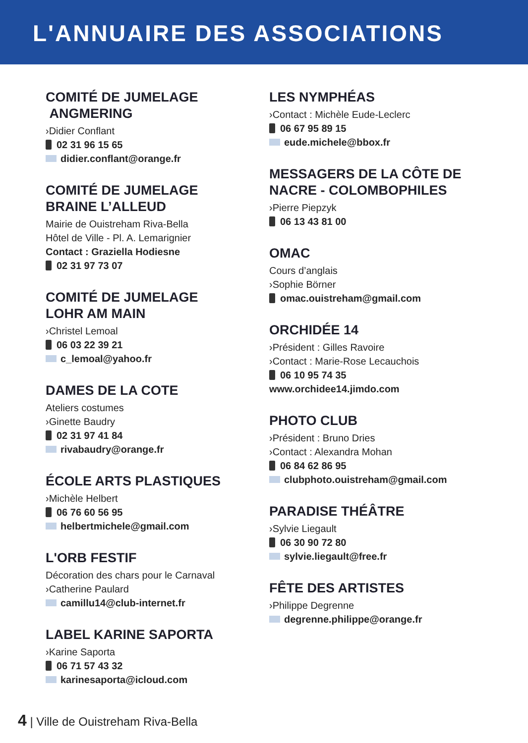L'ANNUAIRE DES ASSOCIATIONS
COMITÉ DE JUMELAGE
ANGMERING
›Didier Conflant
02 31 96 15 65
didier.conflant@orange.fr
COMITÉ DE JUMELAGE
BRAINE L’ALLEUD
Mairie de Ouistreham Riva-Bella
Hôtel de Ville - Pl. A. Lemarignier
Contact : Graziella Hodiesne
02 31 97 73 07
COMITÉ DE JUMELAGE
LOHR AM MAIN
›Christel Lemoal
06 03 22 39 21
c_lemoal@yahoo.fr
DAMES DE LA COTE
Ateliers costumes
›Ginette Baudry
02 31 97 41 84
rivabaudry@orange.fr
ÉCOLE ARTS PLASTIQUES
›Michèle Helbert
06 76 60 56 95
helbertmichele@gmail.com
L'ORB FESTIF
Décoration des chars pour le Carnaval
›Catherine Paulard
camillu14@club-internet.fr
LABEL KARINE SAPORTA
›Karine Saporta
06 71 57 43 32
karinesaporta@icloud.com
LES NYMPHÉAS
›Contact : Michèle Eude-Leclerc
06 67 95 89 15
eude.michele@bbox.fr
MESSAGERS DE LA CÔTE DE
NACRE - COLOMBOPHILES
›Pierre Piepzyk
06 13 43 81 00
OMAC
Cours d’anglais
›Sophie Börner
omac.ouistreham@gmail.com
ORCHIDÉE 14
›Président : Gilles Ravoire
›Contact : Marie-Rose Lecauchois
06 10 95 74 35
www.orchidee14.jimdo.com
PHOTO CLUB
›Président : Bruno Dries
›Contact : Alexandra Mohan
06 84 62 86 95
clubphoto.ouistreham@gmail.com
PARADISE THÉÂTRE
›Sylvie Liegault
06 30 90 72 80
sylvie.liegault@free.fr
FÊTE DES ARTISTES
›Philippe Degrenne
degrenne.philippe@orange.fr
4 | Ville de Ouistreham Riva-Bella